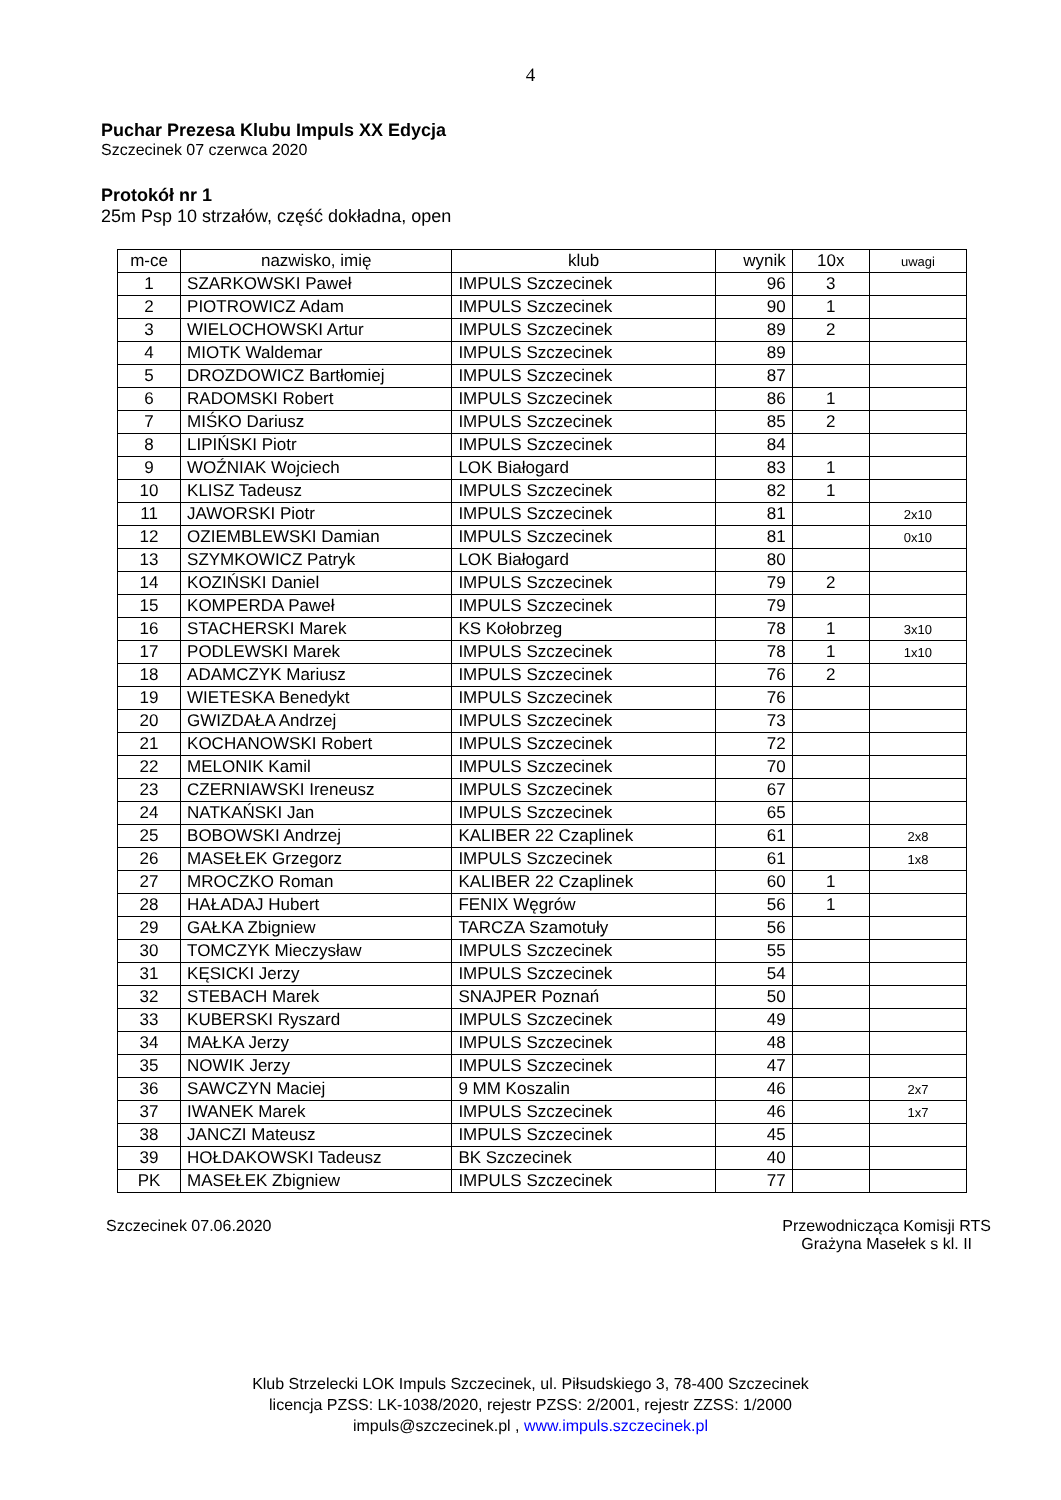4
Puchar Prezesa Klubu Impuls XX Edycja
Szczecinek 07 czerwca 2020
Protokół nr 1
25m Psp 10 strzałów, część dokładna, open
| m-ce | nazwisko, imię | klub | wynik | 10x | uwagi |
| --- | --- | --- | --- | --- | --- |
| 1 | SZARKOWSKI Paweł | IMPULS Szczecinek | 96 | 3 | |
| 2 | PIOTROWICZ Adam | IMPULS Szczecinek | 90 | 1 | |
| 3 | WIELOCHOWSKI Artur | IMPULS Szczecinek | 89 | 2 | |
| 4 | MIOTK Waldemar | IMPULS Szczecinek | 89 | | |
| 5 | DROZDOWICZ Bartłomiej | IMPULS Szczecinek | 87 | | |
| 6 | RADOMSKI Robert | IMPULS Szczecinek | 86 | 1 | |
| 7 | MIŚKO Dariusz | IMPULS Szczecinek | 85 | 2 | |
| 8 | LIPIŃSKI Piotr | IMPULS Szczecinek | 84 | | |
| 9 | WOŹNIAK Wojciech | LOK Białogard | 83 | 1 | |
| 10 | KLISZ Tadeusz | IMPULS Szczecinek | 82 | 1 | |
| 11 | JAWORSKI Piotr | IMPULS Szczecinek | 81 | | 2x10 |
| 12 | OZIEMBLEWSKI Damian | IMPULS Szczecinek | 81 | | 0x10 |
| 13 | SZYMKOWICZ Patryk | LOK Białogard | 80 | | |
| 14 | KOZIŃSKI Daniel | IMPULS Szczecinek | 79 | 2 | |
| 15 | KOMPERDA Paweł | IMPULS Szczecinek | 79 | | |
| 16 | STACHERSKI Marek | KS Kołobrzeg | 78 | 1 | 3x10 |
| 17 | PODLEWSKI Marek | IMPULS Szczecinek | 78 | 1 | 1x10 |
| 18 | ADAMCZYK Mariusz | IMPULS Szczecinek | 76 | 2 | |
| 19 | WIETESKA Benedykt | IMPULS Szczecinek | 76 | | |
| 20 | GWIZDAŁA Andrzej | IMPULS Szczecinek | 73 | | |
| 21 | KOCHANOWSKI Robert | IMPULS Szczecinek | 72 | | |
| 22 | MELONIK Kamil | IMPULS Szczecinek | 70 | | |
| 23 | CZERNIAWSKI Ireneusz | IMPULS Szczecinek | 67 | | |
| 24 | NATKAŃSKI Jan | IMPULS Szczecinek | 65 | | |
| 25 | BOBOWSKI Andrzej | KALIBER 22 Czaplinek | 61 | | 2x8 |
| 26 | MASEŁEK Grzegorz | IMPULS Szczecinek | 61 | | 1x8 |
| 27 | MROCZKO Roman | KALIBER 22 Czaplinek | 60 | 1 | |
| 28 | HAŁADAJ Hubert | FENIX Węgrów | 56 | 1 | |
| 29 | GAŁKA Zbigniew | TARCZA Szamotuły | 56 | | |
| 30 | TOMCZYK Mieczysław | IMPULS Szczecinek | 55 | | |
| 31 | KĘSICKI Jerzy | IMPULS Szczecinek | 54 | | |
| 32 | STEBACH Marek | SNAJPER Poznań | 50 | | |
| 33 | KUBERSKI Ryszard | IMPULS Szczecinek | 49 | | |
| 34 | MAŁKA Jerzy | IMPULS Szczecinek | 48 | | |
| 35 | NOWIK Jerzy | IMPULS Szczecinek | 47 | | |
| 36 | SAWCZYN Maciej | 9 MM Koszalin | 46 | | 2x7 |
| 37 | IWANEK Marek | IMPULS Szczecinek | 46 | | 1x7 |
| 38 | JANCZI Mateusz | IMPULS Szczecinek | 45 | | |
| 39 | HOŁDAKOWSKI Tadeusz | BK Szczecinek | 40 | | |
| PK | MASEŁEK Zbigniew | IMPULS Szczecinek | 77 | | |
Szczecinek 07.06.2020 Przewodnicząca Komisji RTS
Grażyna Masełek s kl. II
Klub Strzelecki LOK Impuls Szczecinek, ul. Piłsudskiego 3, 78-400 Szczecinek
licencja PZSS: LK-1038/2020, rejestr PZSS: 2/2001, rejestr ZZSS: 1/2000
impuls@szczecinek.pl , www.impuls.szczecinek.pl